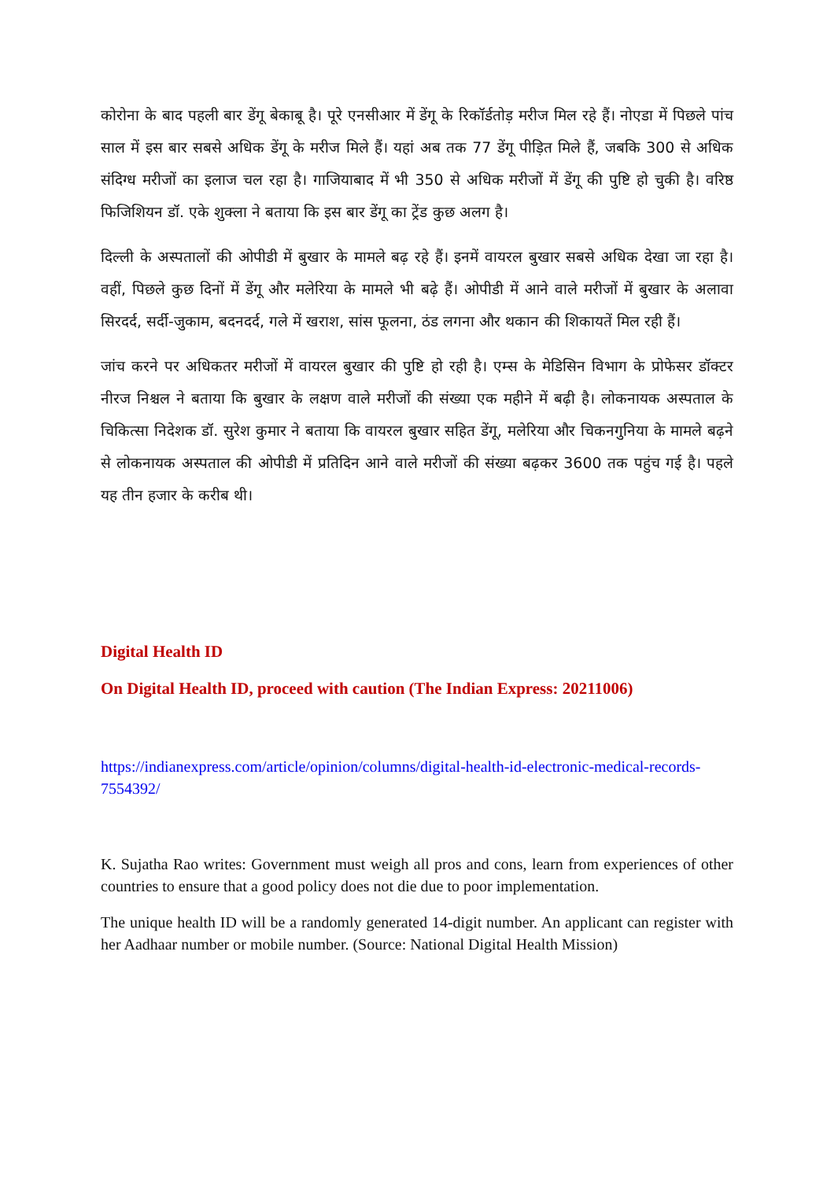कोरोना के बाद पहली बार डेंगू बेकाबू है। पूरे एनसीआर में डेंगू के रिकॉर्डतोड़ मरीज मिल रहे हैं। नोएडा में पिछले पांच साल में इस बार सबसे अधिक डेंगू के मरीज मिले हैं। यहां अब तक 77 डेंगू पीड़ित मिले हैं, जबकि 300 से अधिक संदिग्ध मरीजों का इलाज चल रहा है। गाजियाबाद में भी 350 से अधिक मरीजों में डेंगू की पुष्टि हो चुकी है। वरिष्ठ फिजिशियन डॉ. एके शुक्ला ने बताया कि इस बार डेंगू का ट्रेंड कुछ अलग है।
दिल्ली के अस्पतालों की ओपीडी में बुखार के मामले बढ़ रहे हैं। इनमें वायरल बुखार सबसे अधिक देखा जा रहा है। वहीं, पिछले कुछ दिनों में डेंगू और मलेरिया के मामले भी बढ़े हैं। ओपीडी में आने वाले मरीजों में बुखार के अलावा सिरदर्द, सर्दी-जुकाम, बदनदर्द, गले में खराश, सांस फूलना, ठंड लगना और थकान की शिकायतें मिल रही हैं।
जांच करने पर अधिकतर मरीजों में वायरल बुखार की पुष्टि हो रही है। एम्स के मेडिसिन विभाग के प्रोफेसर डॉक्टर नीरज निश्चल ने बताया कि बुखार के लक्षण वाले मरीजों की संख्या एक महीने में बढ़ी है। लोकनायक अस्पताल के चिकित्सा निदेशक डॉ. सुरेश कुमार ने बताया कि वायरल बुखार सहित डेंगू, मलेरिया और चिकनगुनिया के मामले बढ़ने से लोकनायक अस्पताल की ओपीडी में प्रतिदिन आने वाले मरीजों की संख्या बढ़कर 3600 तक पहुंच गई है। पहले यह तीन हजार के करीब थी।
Digital Health ID
On Digital Health ID, proceed with caution (The Indian Express: 20211006)
https://indianexpress.com/article/opinion/columns/digital-health-id-electronic-medical-records-7554392/
K. Sujatha Rao writes: Government must weigh all pros and cons, learn from experiences of other countries to ensure that a good policy does not die due to poor implementation.
The unique health ID will be a randomly generated 14-digit number. An applicant can register with her Aadhaar number or mobile number. (Source: National Digital Health Mission)